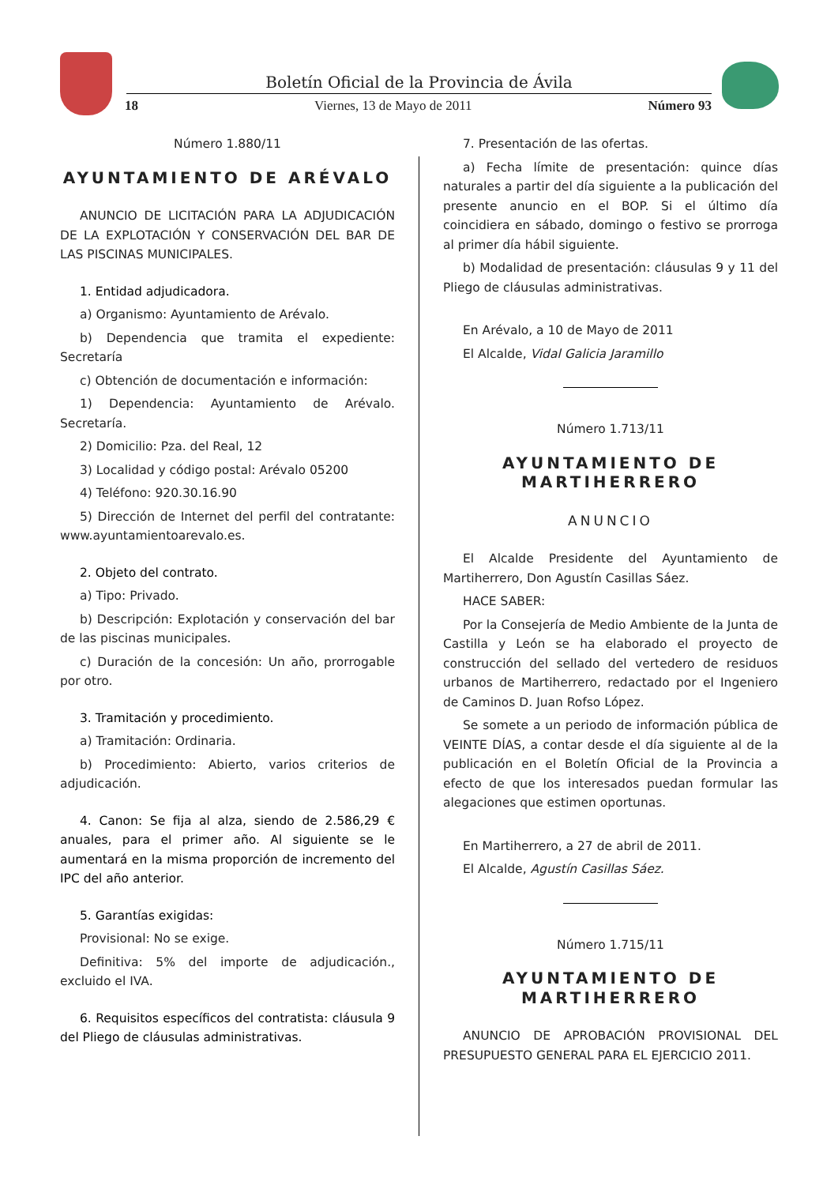Boletín Oficial de la Provincia de Ávila
18 Viernes, 13 de Mayo de 2011 Número 93
Número 1.880/11
AYUNTAMIENTO DE ARÉVALO
ANUNCIO DE LICITACIÓN PARA LA ADJUDICACIÓN DE LA EXPLOTACIÓN Y CONSERVACIÓN DEL BAR DE LAS PISCINAS MUNICIPALES.
1. Entidad adjudicadora.
a) Organismo: Ayuntamiento de Arévalo.
b) Dependencia que tramita el expediente: Secretaría
c) Obtención de documentación e información:
1) Dependencia: Ayuntamiento de Arévalo. Secretaría.
2) Domicilio: Pza. del Real, 12
3) Localidad y código postal: Arévalo 05200
4) Teléfono: 920.30.16.90
5) Dirección de Internet del perfil del contratante: www.ayuntamientoarevalo.es.
2. Objeto del contrato.
a) Tipo: Privado.
b) Descripción: Explotación y conservación del bar de las piscinas municipales.
c) Duración de la concesión: Un año, prorrogable por otro.
3. Tramitación y procedimiento.
a) Tramitación: Ordinaria.
b) Procedimiento: Abierto, varios criterios de adjudicación.
4. Canon: Se fija al alza, siendo de 2.586,29 € anuales, para el primer año. Al siguiente se le aumentará en la misma proporción de incremento del IPC del año anterior.
5. Garantías exigidas:
Provisional: No se exige.
Definitiva: 5% del importe de adjudicación., excluido el IVA.
6. Requisitos específicos del contratista: cláusula 9 del Pliego de cláusulas administrativas.
7. Presentación de las ofertas.
a) Fecha límite de presentación: quince días naturales a partir del día siguiente a la publicación del presente anuncio en el BOP. Si el último día coincidiera en sábado, domingo o festivo se prorroga al primer día hábil siguiente.
b) Modalidad de presentación: cláusulas 9 y 11 del Pliego de cláusulas administrativas.
En Arévalo, a 10 de Mayo de 2011
El Alcalde, Vidal Galicia Jaramillo
Número 1.713/11
AYUNTAMIENTO DE
MARTIHERRERO
ANUNCIO
El Alcalde Presidente del Ayuntamiento de Martiherrero, Don Agustín Casillas Sáez.
HACE SABER:
Por la Consejería de Medio Ambiente de la Junta de Castilla y León se ha elaborado el proyecto de construcción del sellado del vertedero de residuos urbanos de Martiherrero, redactado por el Ingeniero de Caminos D. Juan Rofso López.
Se somete a un periodo de información pública de VEINTE DÍAS, a contar desde el día siguiente al de la publicación en el Boletín Oficial de la Provincia a efecto de que los interesados puedan formular las alegaciones que estimen oportunas.
En Martiherrero, a 27 de abril de 2011.
El Alcalde, Agustín Casillas Sáez.
Número 1.715/11
AYUNTAMIENTO DE
MARTIHERRERO
ANUNCIO DE APROBACIÓN PROVISIONAL DEL PRESUPUESTO GENERAL PARA EL EJERCICIO 2011.